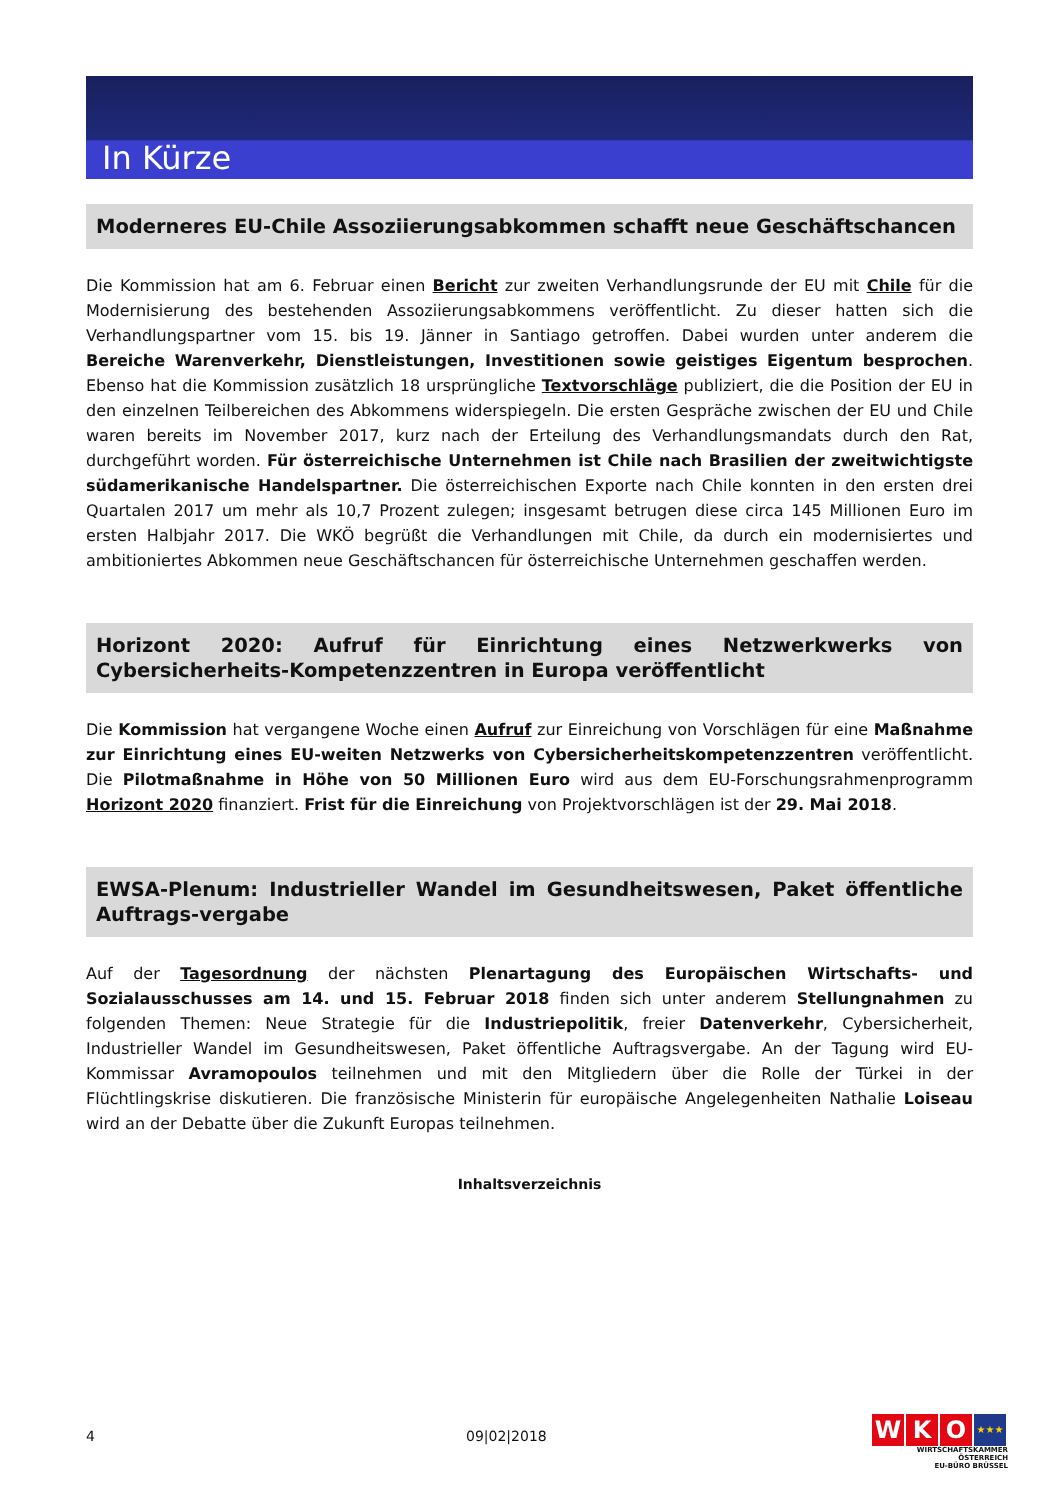In Kürze
Moderneres EU-Chile Assoziierungsabkommen schafft neue Geschäftschancen
Die Kommission hat am 6. Februar einen Bericht zur zweiten Verhandlungsrunde der EU mit Chile für die Modernisierung des bestehenden Assoziierungsabkommens veröffentlicht. Zu dieser hatten sich die Verhandlungspartner vom 15. bis 19. Jänner in Santiago getroffen. Dabei wurden unter anderem die Bereiche Warenverkehr, Dienstleistungen, Investitionen sowie geistiges Eigentum besprochen. Ebenso hat die Kommission zusätzlich 18 ursprüngliche Textvorschläge publiziert, die die Position der EU in den einzelnen Teilbereichen des Abkommens widerspiegeln. Die ersten Gespräche zwischen der EU und Chile waren bereits im November 2017, kurz nach der Erteilung des Verhandlungsmandats durch den Rat, durchgeführt worden. Für österreichische Unternehmen ist Chile nach Brasilien der zweitwichtigste südamerikanische Handelspartner. Die österreichischen Exporte nach Chile konnten in den ersten drei Quartalen 2017 um mehr als 10,7 Prozent zulegen; insgesamt betrugen diese circa 145 Millionen Euro im ersten Halbjahr 2017. Die WKÖ begrüßt die Verhandlungen mit Chile, da durch ein modernisiertes und ambitioniertes Abkommen neue Geschäftschancen für österreichische Unternehmen geschaffen werden.
Horizont 2020: Aufruf für Einrichtung eines Netzwerkwerks von Cybersicherheits-Kompetenzzentren in Europa veröffentlicht
Die Kommission hat vergangene Woche einen Aufruf zur Einreichung von Vorschlägen für eine Maßnahme zur Einrichtung eines EU-weiten Netzwerks von Cybersicherheitskompetenzzentren veröffentlicht. Die Pilotmaßnahme in Höhe von 50 Millionen Euro wird aus dem EU-Forschungsrahmenprogramm Horizont 2020 finanziert. Frist für die Einreichung von Projektvorschlägen ist der 29. Mai 2018.
EWSA-Plenum: Industrieller Wandel im Gesundheitswesen, Paket öffentliche Auftrags-vergabe
Auf der Tagesordnung der nächsten Plenartagung des Europäischen Wirtschafts- und Sozialausschusses am 14. und 15. Februar 2018 finden sich unter anderem Stellungnahmen zu folgenden Themen: Neue Strategie für die Industriepolitik, freier Datenverkehr, Cybersicherheit, Industrieller Wandel im Gesundheitswesen, Paket öffentliche Auftragsvergabe. An der Tagung wird EU-Kommissar Avramopoulos teilnehmen und mit den Mitgliedern über die Rolle der Türkei in der Flüchtlingskrise diskutieren. Die französische Ministerin für europäische Angelegenheiten Nathalie Loiseau wird an der Debatte über die Zukunft Europas teilnehmen.
Inhaltsverzeichnis
4 09|02|2018
W K O
★★★
WIRTSCHAFTSKAMMER ÖSTERREICH
EU-BÜRO BRÜSSEL